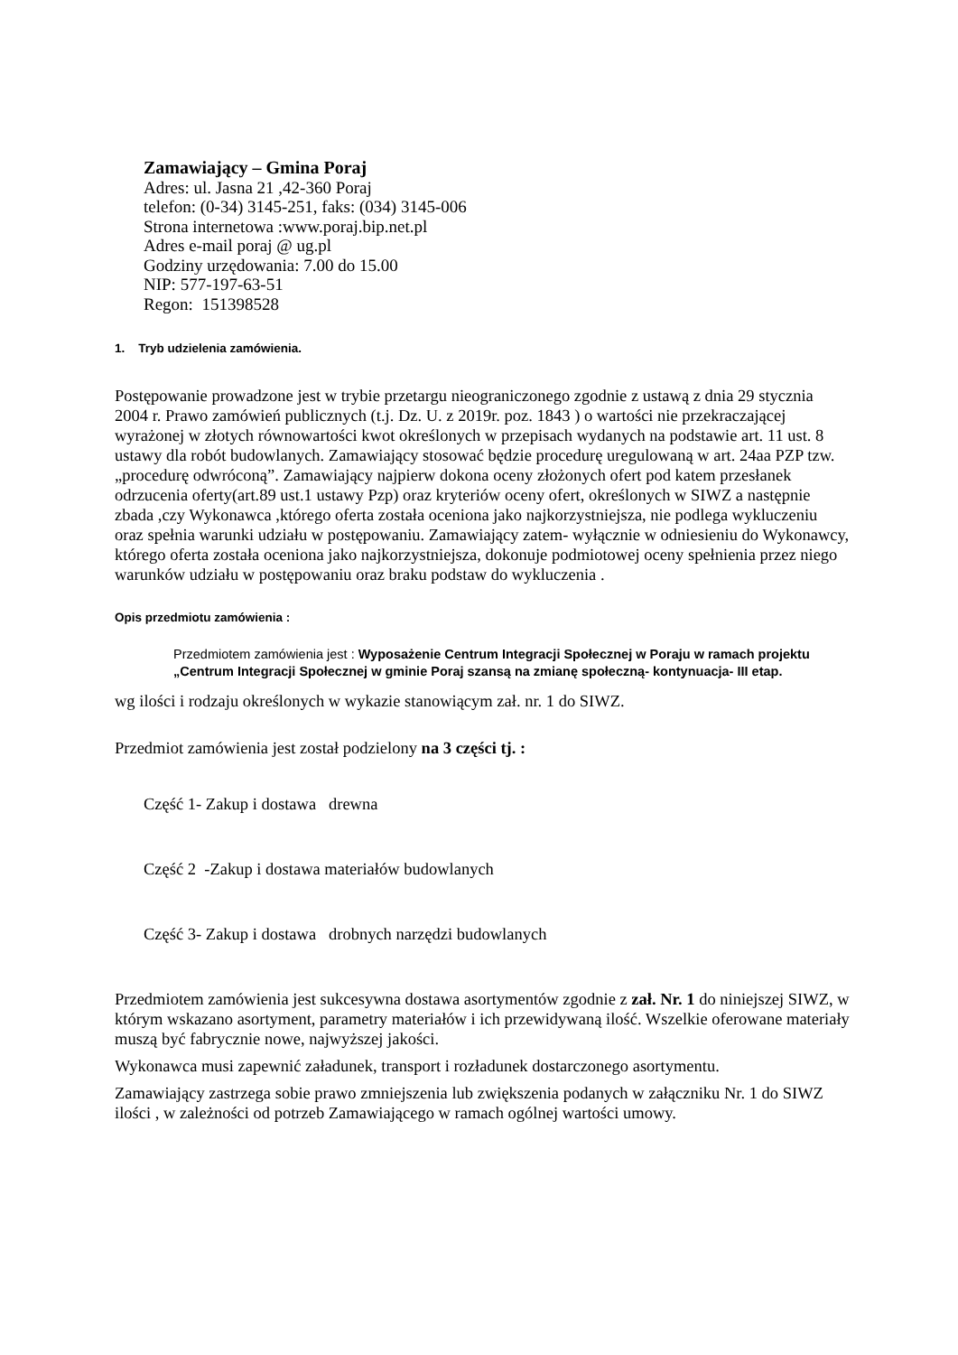Zamawiający – Gmina Poraj
Adres: ul. Jasna 21 ,42-360 Poraj
telefon: (0-34) 3145-251, faks: (034) 3145-006
Strona internetowa :www.poraj.bip.net.pl
Adres e-mail poraj @ ug.pl
Godziny urzędowania: 7.00 do 15.00
NIP: 577-197-63-51
Regon: 151398528
1. Tryb udzielenia zamówienia.
Postępowanie prowadzone jest w trybie przetargu nieograniczonego zgodnie z ustawą z dnia 29 stycznia 2004 r. Prawo zamówień publicznych (t.j. Dz. U. z 2019r. poz. 1843 ) o wartości nie przekraczającej wyrażonej w złotych równowartości kwot określonych w przepisach wydanych na podstawie art. 11 ust. 8 ustawy dla robót budowlanych. Zamawiający stosować będzie procedurę uregulowaną w art. 24aa PZP tzw. „procedurę odwróconą”. Zamawiający najpierw dokona oceny złożonych ofert pod katem przesłanek odrzucenia oferty(art.89 ust.1 ustawy Pzp) oraz kryteriów oceny ofert, określonych w SIWZ a następnie zbada ,czy Wykonawca ,którego oferta została oceniona jako najkorzystniejsza, nie podlega wykluczeniu oraz spełnia warunki udziału w postępowaniu. Zamawiający zatem- wyłącznie w odniesieniu do Wykonawcy, którego oferta została oceniona jako najkorzystniejsza, dokonuje podmiotowej oceny spełnienia przez niego warunków udziału w postępowaniu oraz braku podstaw do wykluczenia .
Opis przedmiotu zamówienia :
Przedmiotem zamówienia jest : Wyposażenie Centrum Integracji Społecznej w Poraju w ramach projektu „Centrum Integracji Społecznej w gminie Poraj szansą na zmianę społeczną- kontynuacja- III etap.
wg ilości i rodzaju określonych w wykazie stanowiącym zał. nr. 1 do SIWZ.
Przedmiot zamówienia jest został podzielony na 3 części tj. :
Część 1- Zakup i dostawa drewna
Część 2 -Zakup i dostawa materiałów budowlanych
Część 3- Zakup i dostawa drobnych narzędzi budowlanych
Przedmiotem zamówienia jest sukcesywna dostawa asortymentów zgodnie z zał. Nr. 1 do niniejszej SIWZ, w którym wskazano asortyment, parametry materiałów i ich przewidywaną ilość. Wszelkie oferowane materiały muszą być fabrycznie nowe, najwyższej jakości.
Wykonawca musi zapewnić załadunek, transport i rozładunek dostarczonego asortymentu.
Zamawiający zastrzega sobie prawo zmniejszenia lub zwiększenia podanych w załączniku Nr. 1 do SIWZ ilości , w zależności od potrzeb Zamawiającego w ramach ogólnej wartości umowy.